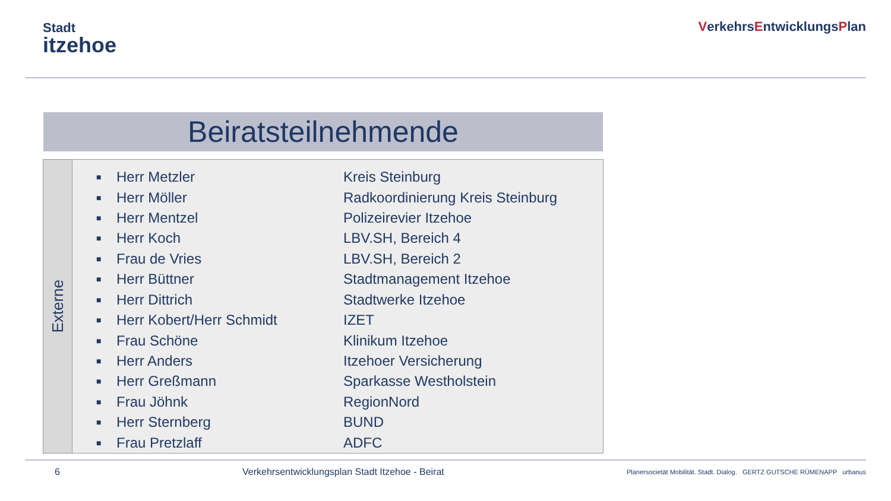Stadt
itzehoe
VerkehrsEntwicklungsPlan
Beiratsteilnehmende
Externe
| ■ | Herr Metzler | Kreis Steinburg |
| ■ | Herr Möller | Radkoordinierung Kreis Steinburg |
| ■ | Herr Mentzel | Polizeirevier Itzehoe |
| ■ | Herr Koch | LBV.SH, Bereich 4 |
| ■ | Frau de Vries | LBV.SH, Bereich 2 |
| ■ | Herr Büttner | Stadtmanagement Itzehoe |
| ■ | Herr Dittrich | Stadtwerke Itzehoe |
| ■ | Herr Kobert/Herr Schmidt | IZET |
| ■ | Frau Schöne | Klinikum Itzehoe |
| ■ | Herr Anders | Itzehoer Versicherung |
| ■ | Herr Greßmann | Sparkasse Westholstein |
| ■ | Frau Jöhnk | RegionNord |
| ■ | Herr Sternberg | BUND |
| ■ | Frau Pretzlaff | ADFC |
6 Verkehrsentwicklungsplan Stadt Itzehoe - Beirat Planersocietät Mobilität. Stadt. Dialog. GERTZ GUTSCHE RÜMENAPP urbanus